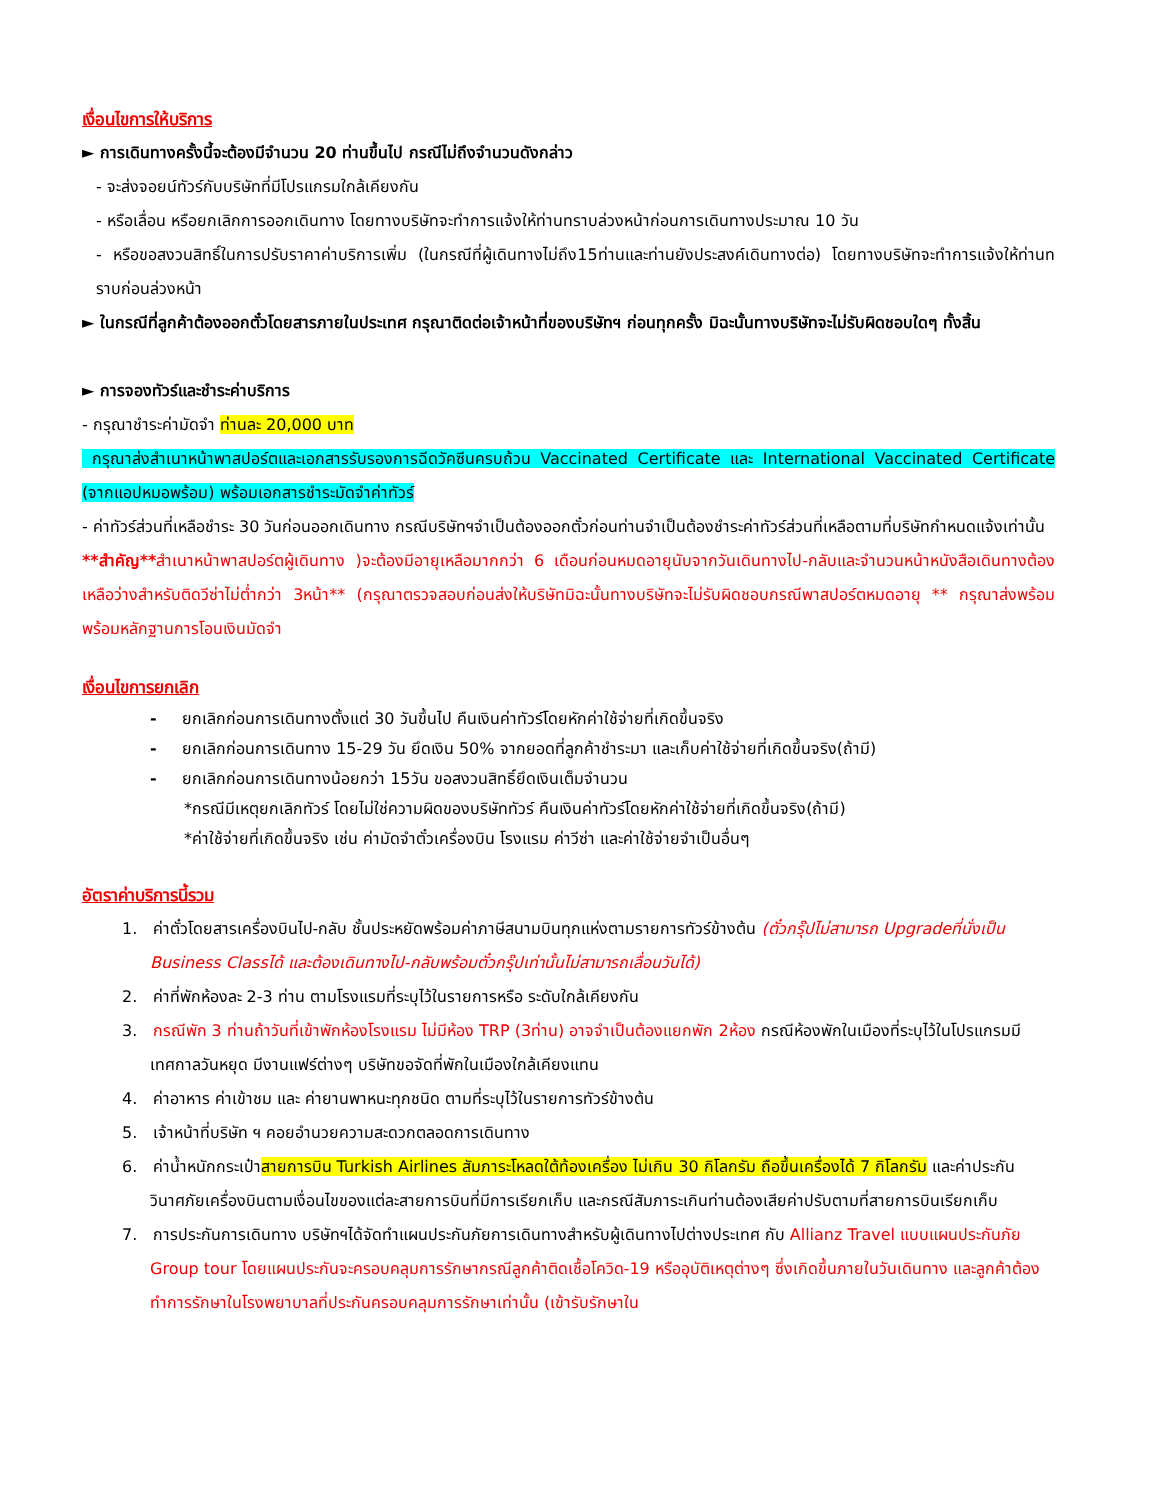เงื่อนไขการให้บริการ
► การเดินทางครั้งนี้จะต้องมีจำนวน 20 ท่านขึ้นไป กรณีไม่ถึงจำนวนดังกล่าว
- จะส่งจอยน์ทัวร์กับบริษัทที่มีโปรแกรมใกล้เคียงกัน
- หรือเลื่อน หรือยกเลิกการออกเดินทาง โดยทางบริษัทจะทำการแจ้งให้ท่านทราบล่วงหน้าก่อนการเดินทางประมาณ 10 วัน
- หรือขอสงวนสิทธิ์ในการปรับราคาค่าบริการเพิ่ม (ในกรณีที่ผู้เดินทางไม่ถึง15ท่านและท่านยังประสงค์เดินทางต่อ) โดยทางบริษัทจะทำการแจ้งให้ท่านทราบก่อนล่วงหน้า
► ในกรณีที่ลูกค้าต้องออกตั๋วโดยสารภายในประเทศ กรุณาติดต่อเจ้าหน้าที่ของบริษัทฯ ก่อนทุกครั้ง มิฉะนั้นทางบริษัทจะไม่รับผิดชอบใดๆ ทั้งสิ้น
► การจองทัวร์และชำระค่าบริการ
- กรุณาชำระค่ามัดจำ ท่านละ 20,000 บาท
กรุณาส่งสำเนาหน้าพาสปอร์ตและเอกสารรับรองการฉีดวัคซีนครบถ้วน Vaccinated Certificate และ International Vaccinated Certificate (จากแอปหมอพร้อม) พร้อมเอกสารชำระมัดจำค่าทัวร์
- ค่าทัวร์ส่วนที่เหลือชำระ 30 วันก่อนออกเดินทาง กรณีบริษัทฯจำเป็นต้องออกตั๋วก่อนท่านจำเป็นต้องชำระค่าทัวร์ส่วนที่เหลือตามที่บริษัทกำหนดแจ้งเท่านั้น
**สำคัญ**สำเนาหน้าพาสปอร์ตผู้เดินทาง )จะต้องมีอายุเหลือมากกว่า 6 เดือนก่อนหมดอายุนับจากวันเดินทางไป-กลับและจำนวนหน้าหนังสือเดินทางต้องเหลือว่างสำหรับติดวีซ่าไม่ต่ำกว่า 3หน้า** (กรุณาตรวจสอบก่อนส่งให้บริษัทมิฉะนั้นทางบริษัทจะไม่รับผิดชอบกรณีพาสปอร์ตหมดอายุ ** กรุณาส่งพร้อมพร้อมหลักฐานการโอนเงินมัดจำ
เงื่อนไขการยกเลิก
- ยกเลิกก่อนการเดินทางตั้งแต่ 30 วันขึ้นไป คืนเงินค่าทัวร์โดยหักค่าใช้จ่ายที่เกิดขึ้นจริง
- ยกเลิกก่อนการเดินทาง 15-29 วัน ยึดเงิน 50% จากยอดที่ลูกค้าชำระมา และเก็บค่าใช้จ่ายที่เกิดขึ้นจริง(ถ้ามี)
- ยกเลิกก่อนการเดินทางน้อยกว่า 15วัน ขอสงวนสิทธิ์ยึดเงินเต็มจำนวน
*กรณีมีเหตุยกเลิกทัวร์ โดยไม่ใช่ความผิดของบริษัททัวร์ คืนเงินค่าทัวร์โดยหักค่าใช้จ่ายที่เกิดขึ้นจริง(ถ้ามี)
*ค่าใช้จ่ายที่เกิดขึ้นจริง เช่น ค่ามัดจำตั๋วเครื่องบิน โรงแรม ค่าวีซ่า และค่าใช้จ่ายจำเป็นอื่นๆ
อัตราค่าบริการนี้รวม
1. ค่าตั๋วโดยสารเครื่องบินไป-กลับ ชั้นประหยัดพร้อมค่าภาษีสนามบินทุกแห่งตามรายการทัวร์ข้างต้น (ตั๋วกรุ๊ปไม่สามารถ Upgradeที่นั่งเป็น Business Classได้ และต้องเดินทางไป-กลับพร้อมตั๋วกรุ๊ปเท่านั้นไม่สามารถเลื่อนวันได้)
2. ค่าที่พักห้องละ 2-3 ท่าน ตามโรงแรมที่ระบุไว้ในรายการหรือ ระดับใกล้เคียงกัน
3. กรณีพัก 3 ท่านถ้าวันที่เข้าพักห้องโรงแรม ไม่มีห้อง TRP (3ท่าน) อาจจำเป็นต้องแยกพัก 2ห้อง กรณีห้องพักในเมืองที่ระบุไว้ในโปรแกรมมีเทศกาลวันหยุด มีงานแฟร์ต่างๆ บริษัทขอจัดที่พักในเมืองใกล้เคียงแทน
4. ค่าอาหาร ค่าเข้าชม และ ค่ายานพาหนะทุกชนิด ตามที่ระบุไว้ในรายการทัวร์ข้างต้น
5. เจ้าหน้าที่บริษัท ฯ คอยอำนวยความสะดวกตลอดการเดินทาง
6. ค่าน้ำหนักกระเป๋าสายการบิน Turkish Airlines สัมภาระโหลดใต้ท้องเครื่อง ไม่เกิน 30 กิโลกรัม ถือขึ้นเครื่องได้ 7 กิโลกรัม และค่าประกันวินาศภัยเครื่องบินตามเงื่อนไขของแต่ละสายการบินที่มีการเรียกเก็บ และกรณีสัมภาระเกินท่านต้องเสียค่าปรับตามที่สายการบินเรียกเก็บ
7. การประกันการเดินทาง บริษัทฯได้จัดทำแผนประกันภัยการเดินทางสำหรับผู้เดินทางไปต่างประเทศ กับ Allianz Travel แบบแผนประกันภัย Group tour โดยแผนประกันจะครอบคลุมการรักษากรณีลูกค้าติดเชื้อโควิด-19 หรืออุบัติเหตุต่างๆ ซึ่งเกิดขึ้นภายในวันเดินทาง และลูกค้าต้องทำการรักษาในโรงพยาบาลที่ประกันครอบคลุมการรักษาเท่านั้น (เข้ารับรักษาใน